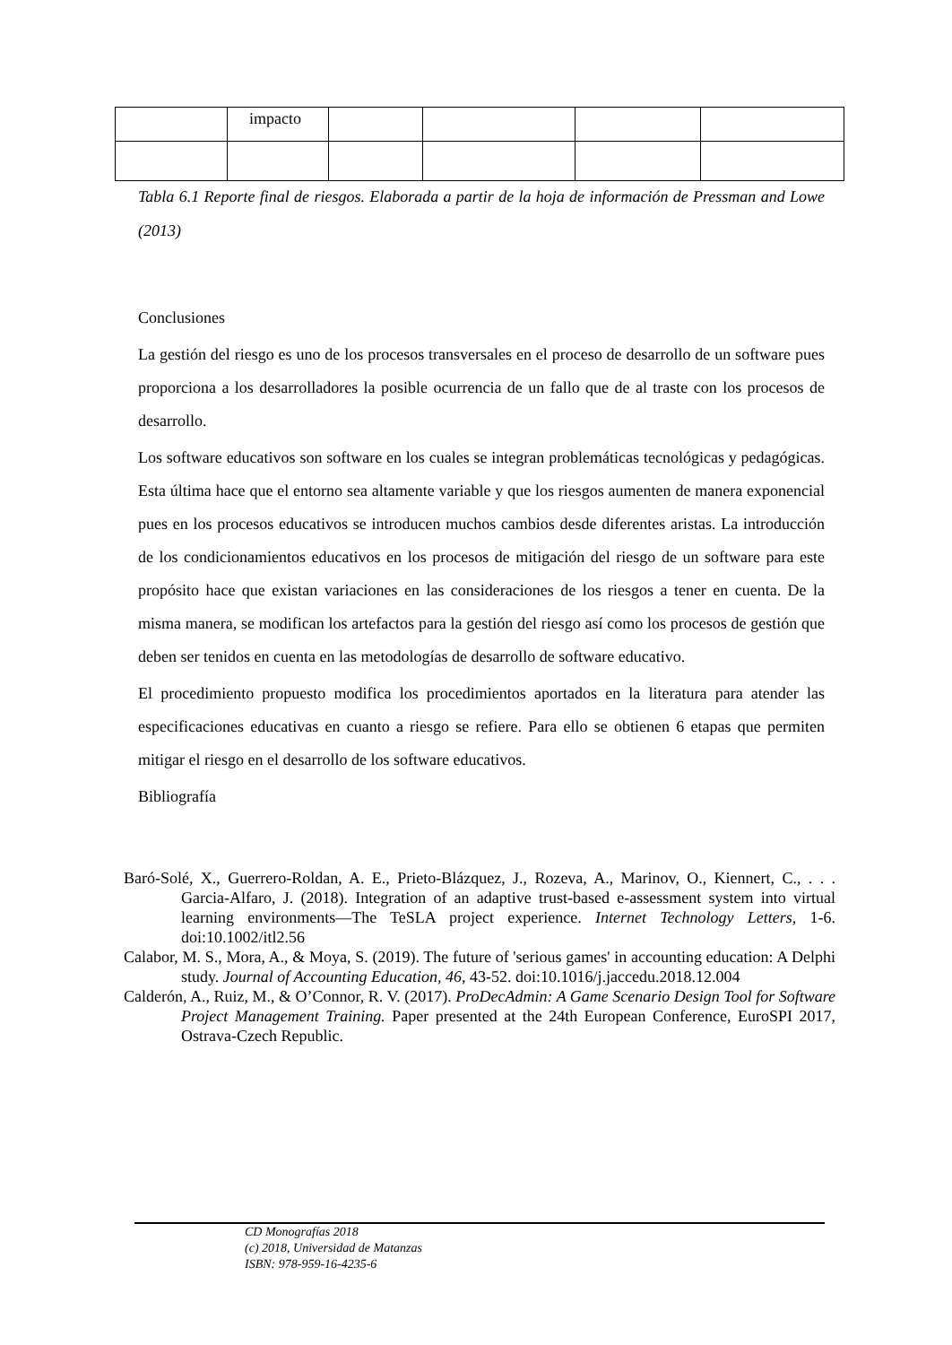| | impacto | | | | |
Tabla 6.1 Reporte final de riesgos. Elaborada a partir de la hoja de información de Pressman and Lowe (2013)
Conclusiones
La gestión del riesgo es uno de los procesos transversales en el proceso de desarrollo de un software pues proporciona a los desarrolladores la posible ocurrencia de un fallo que de al traste con los procesos de desarrollo.
Los software educativos son software en los cuales se integran problemáticas tecnológicas y pedagógicas. Esta última hace que el entorno sea altamente variable y que los riesgos aumenten de manera exponencial pues en los procesos educativos se introducen muchos cambios desde diferentes aristas. La introducción de los condicionamientos educativos en los procesos de mitigación del riesgo de un software para este propósito hace que existan variaciones en las consideraciones de los riesgos a tener en cuenta. De la misma manera, se modifican los artefactos para la gestión del riesgo así como los procesos de gestión que deben ser tenidos en cuenta en las metodologías de desarrollo de software educativo.
El procedimiento propuesto modifica los procedimientos aportados en la literatura para atender las especificaciones educativas en cuanto a riesgo se refiere. Para ello se obtienen 6 etapas que permiten mitigar el riesgo en el desarrollo de los software educativos.
Bibliografía
Baró-Solé, X., Guerrero-Roldan, A. E., Prieto-Blázquez, J., Rozeva, A., Marinov, O., Kiennert, C., . . . Garcia-Alfaro, J. (2018). Integration of an adaptive trust-based e-assessment system into virtual learning environments—The TeSLA project experience. Internet Technology Letters, 1-6. doi:10.1002/itl2.56
Calabor, M. S., Mora, A., & Moya, S. (2019). The future of 'serious games' in accounting education: A Delphi study. Journal of Accounting Education, 46, 43-52. doi:10.1016/j.jaccedu.2018.12.004
Calderón, A., Ruiz, M., & O’Connor, R. V. (2017). ProDecAdmin: A Game Scenario Design Tool for Software Project Management Training. Paper presented at the 24th European Conference, EuroSPI 2017, Ostrava-Czech Republic.
CD Monografías 2018
(c) 2018, Universidad de Matanzas
ISBN: 978-959-16-4235-6